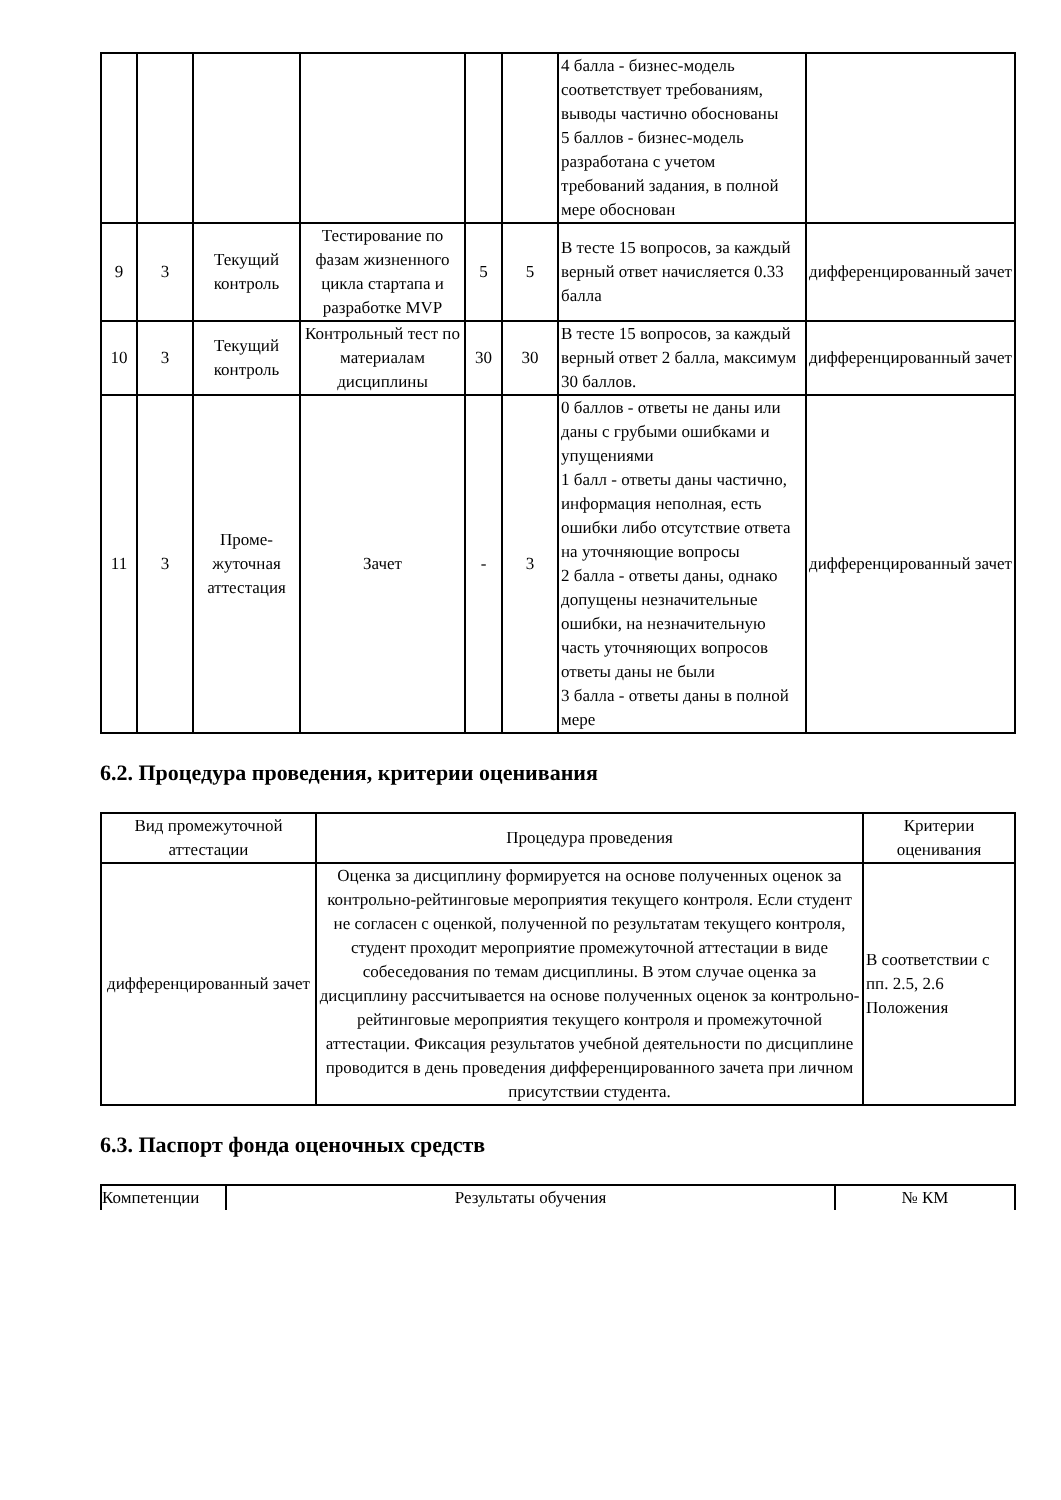| | | | | | | 4 балла - бизнес-модель соответствует требованиям, выводы частично обоснованы 5 баллов - бизнес-модель разработана с учетом требований задания, в полной мере обоснован | |
| 9 | 3 | Текущий контроль | Тестирование по фазам жизненного цикла стартапа и разработке MVP | 5 | 5 | В тесте 15 вопросов, за каждый верный ответ начисляется 0.33 балла | дифференцированный зачет |
| 10 | 3 | Текущий контроль | Контрольный тест по материалам дисциплины | 30 | 30 | В тесте 15 вопросов, за каждый верный ответ 2 балла, максимум 30 баллов. | дифференцированный зачет |
| 11 | 3 | Проме-жуточная аттестация | Зачет | - | 3 | 0 баллов - ответы не даны или даны с грубыми ошибками и упущениями 1 балл - ответы даны частично, информация неполная, есть ошибки либо отсутствие ответа на уточняющие вопросы 2 балла - ответы даны, однако допущены незначительные ошибки, на незначительную часть уточняющих вопросов ответы даны не были 3 балла - ответы даны в полной мере | дифференцированный зачет |
6.2. Процедура проведения, критерии оценивания
| Вид промежуточной аттестации | Процедура проведения | Критерии оценивания |
| --- | --- | --- |
| дифференцированный зачет | Оценка за дисциплину формируется на основе полученных оценок за контрольно-рейтинговые мероприятия текущего контроля. Если студент не согласен с оценкой, полученной по результатам текущего контроля, студент проходит мероприятие промежуточной аттестации в виде собеседования по темам дисциплины. В этом случае оценка за дисциплину рассчитывается на основе полученных оценок за контрольно-рейтинговые мероприятия текущего контроля и промежуточной аттестации. Фиксация результатов учебной деятельности по дисциплине проводится в день проведения дифференцированного зачета при личном присутствии студента. | В соответствии с пп. 2.5, 2.6 Положения |
6.3. Паспорт фонда оценочных средств
| Компетенции | Результаты обучения | № КМ |